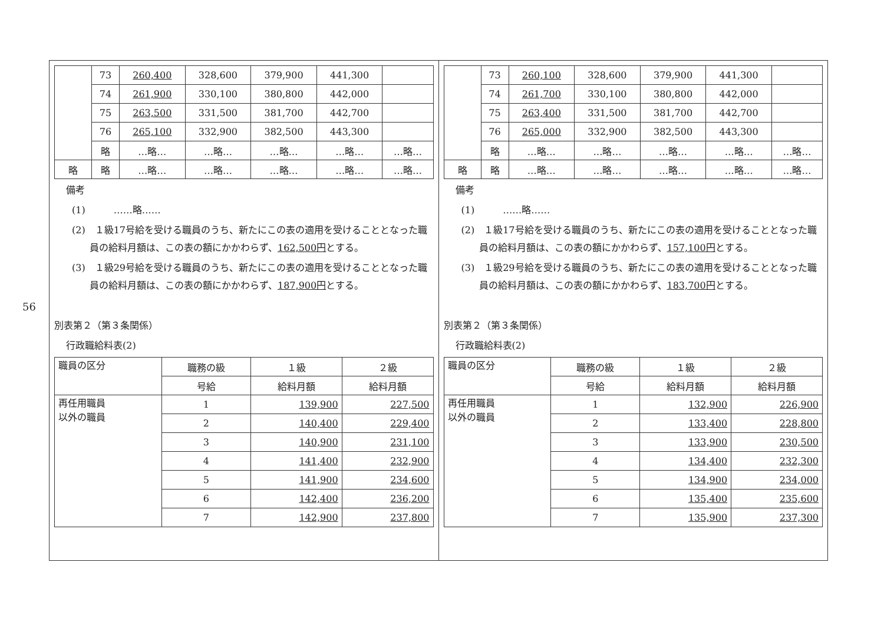56
| | 73 | 260,400 | 328,600 | 379,900 | 441,300 | |
| | 74 | 261,900 | 330,100 | 380,800 | 442,000 | |
| | 75 | 263,500 | 331,500 | 381,700 | 442,700 | |
| | 76 | 265,100 | 332,900 | 382,500 | 443,300 | |
| | 略 | …略… | …略… | …略… | …略… | …略… |
| 略 | 略 | …略… | …略… | …略… | …略… | …略… |
備考
(1)　　　……略……
(2)　１級17号給を受ける職員のうち、新たにこの表の適用を受けることとなった職員の給料月額は、この表の額にかかわらず、162,500円とする。
(3)　１級29号給を受ける職員のうち、新たにこの表の適用を受けることとなった職員の給料月額は、この表の額にかかわらず、187,900円とする。
別表第２（第３条関係）
行政職給料表(2)
| 職員の区分 | 職務の級 | １級 | ２級 |
| | 号給 | 給料月額 | 給料月額 |
| 再任用職員 以外の職員 | 1 | 139,900 | 227,500 |
| | 2 | 140,400 | 229,400 |
| | 3 | 140,900 | 231,100 |
| | 4 | 141,400 | 232,900 |
| | 5 | 141,900 | 234,600 |
| | 6 | 142,400 | 236,200 |
| | 7 | 142,900 | 237,800 |
| | 73 | 260,100 | 328,600 | 379,900 | 441,300 | |
| | 74 | 261,700 | 330,100 | 380,800 | 442,000 | |
| | 75 | 263,400 | 331,500 | 381,700 | 442,700 | |
| | 76 | 265,000 | 332,900 | 382,500 | 443,300 | |
| | 略 | …略… | …略… | …略… | …略… | …略… |
| 略 | 略 | …略… | …略… | …略… | …略… | …略… |
備考
(1)　　　……略……
(2)　１級17号給を受ける職員のうち、新たにこの表の適用を受けることとなった職員の給料月額は、この表の額にかかわらず、157,100円とする。
(3)　１級29号給を受ける職員のうち、新たにこの表の適用を受けることとなった職員の給料月額は、この表の額にかかわらず、183,700円とする。
別表第２（第３条関係）
行政職給料表(2)
| 職員の区分 | 職務の級 | １級 | ２級 |
| | 号給 | 給料月額 | 給料月額 |
| 再任用職員 以外の職員 | 1 | 132,900 | 226,900 |
| | 2 | 133,400 | 228,800 |
| | 3 | 133,900 | 230,500 |
| | 4 | 134,400 | 232,300 |
| | 5 | 134,900 | 234,000 |
| | 6 | 135,400 | 235,600 |
| | 7 | 135,900 | 237,300 |